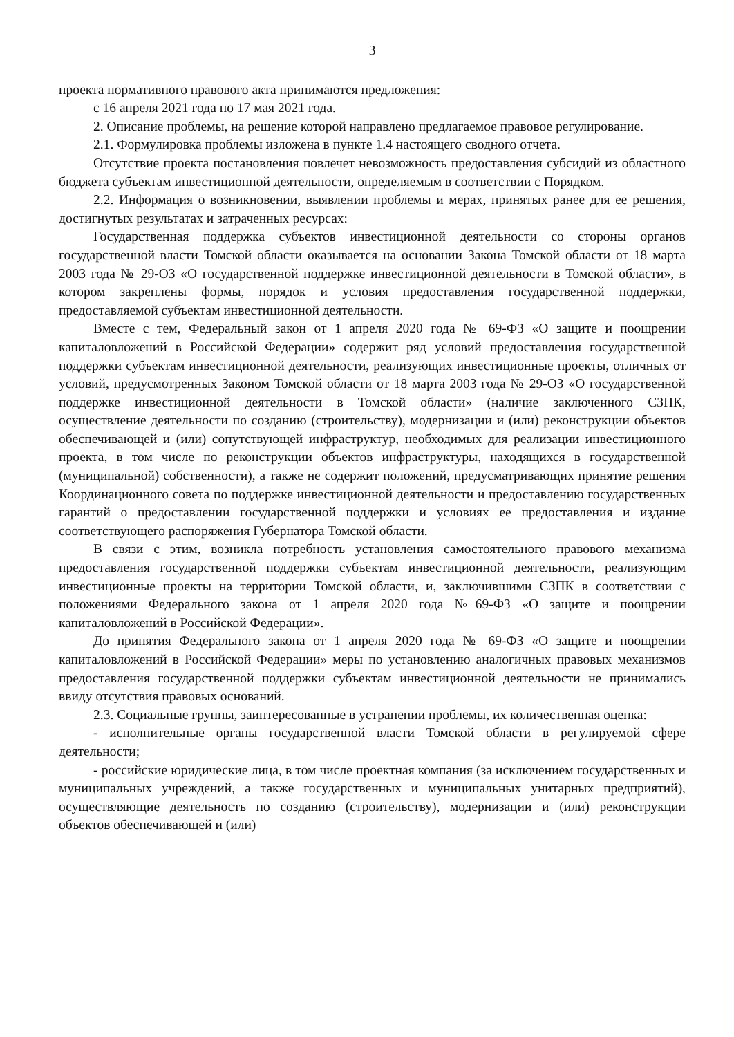3
проекта нормативного правового акта принимаются предложения:
с 16 апреля 2021 года по 17 мая 2021 года.
2. Описание проблемы, на решение которой направлено предлагаемое правовое регулирование.
2.1. Формулировка проблемы изложена в пункте 1.4 настоящего сводного отчета.
Отсутствие проекта постановления повлечет невозможность предоставления субсидий из областного бюджета субъектам инвестиционной деятельности, определяемым в соответствии с Порядком.
2.2. Информация о возникновении, выявлении проблемы и мерах, принятых ранее для ее решения, достигнутых результатах и затраченных ресурсах:
Государственная поддержка субъектов инвестиционной деятельности со стороны органов государственной власти Томской области оказывается на основании Закона Томской области от 18 марта 2003 года № 29-ОЗ «О государственной поддержке инвестиционной деятельности в Томской области», в котором закреплены формы, порядок и условия предоставления государственной поддержки, предоставляемой субъектам инвестиционной деятельности.
Вместе с тем, Федеральный закон от 1 апреля 2020 года № 69-ФЗ «О защите и поощрении капиталовложений в Российской Федерации» содержит ряд условий предоставления государственной поддержки субъектам инвестиционной деятельности, реализующих инвестиционные проекты, отличных от условий, предусмотренных Законом Томской области от 18 марта 2003 года № 29-ОЗ «О государственной поддержке инвестиционной деятельности в Томской области» (наличие заключенного СЗПК, осуществление деятельности по созданию (строительству), модернизации и (или) реконструкции объектов обеспечивающей и (или) сопутствующей инфраструктур, необходимых для реализации инвестиционного проекта, в том числе по реконструкции объектов инфраструктуры, находящихся в государственной (муниципальной) собственности), а также не содержит положений, предусматривающих принятие решения Координационного совета по поддержке инвестиционной деятельности и предоставлению государственных гарантий о предоставлении государственной поддержки и условиях ее предоставления и издание соответствующего распоряжения Губернатора Томской области.
В связи с этим, возникла потребность установления самостоятельного правового механизма предоставления государственной поддержки субъектам инвестиционной деятельности, реализующим инвестиционные проекты на территории Томской области, и, заключившими СЗПК в соответствии с положениями Федерального закона от 1 апреля 2020 года №69-ФЗ «О защите и поощрении капиталовложений в Российской Федерации».
До принятия Федерального закона от 1 апреля 2020 года № 69-ФЗ «О защите и поощрении капиталовложений в Российской Федерации» меры по установлению аналогичных правовых механизмов предоставления государственной поддержки субъектам инвестиционной деятельности не принимались ввиду отсутствия правовых оснований.
2.3. Социальные группы, заинтересованные в устранении проблемы, их количественная оценка:
- исполнительные органы государственной власти Томской области в регулируемой сфере деятельности;
- российские юридические лица, в том числе проектная компания (за исключением государственных и муниципальных учреждений, а также государственных и муниципальных унитарных предприятий), осуществляющие деятельность по созданию (строительству), модернизации и (или) реконструкции объектов обеспечивающей и (или)